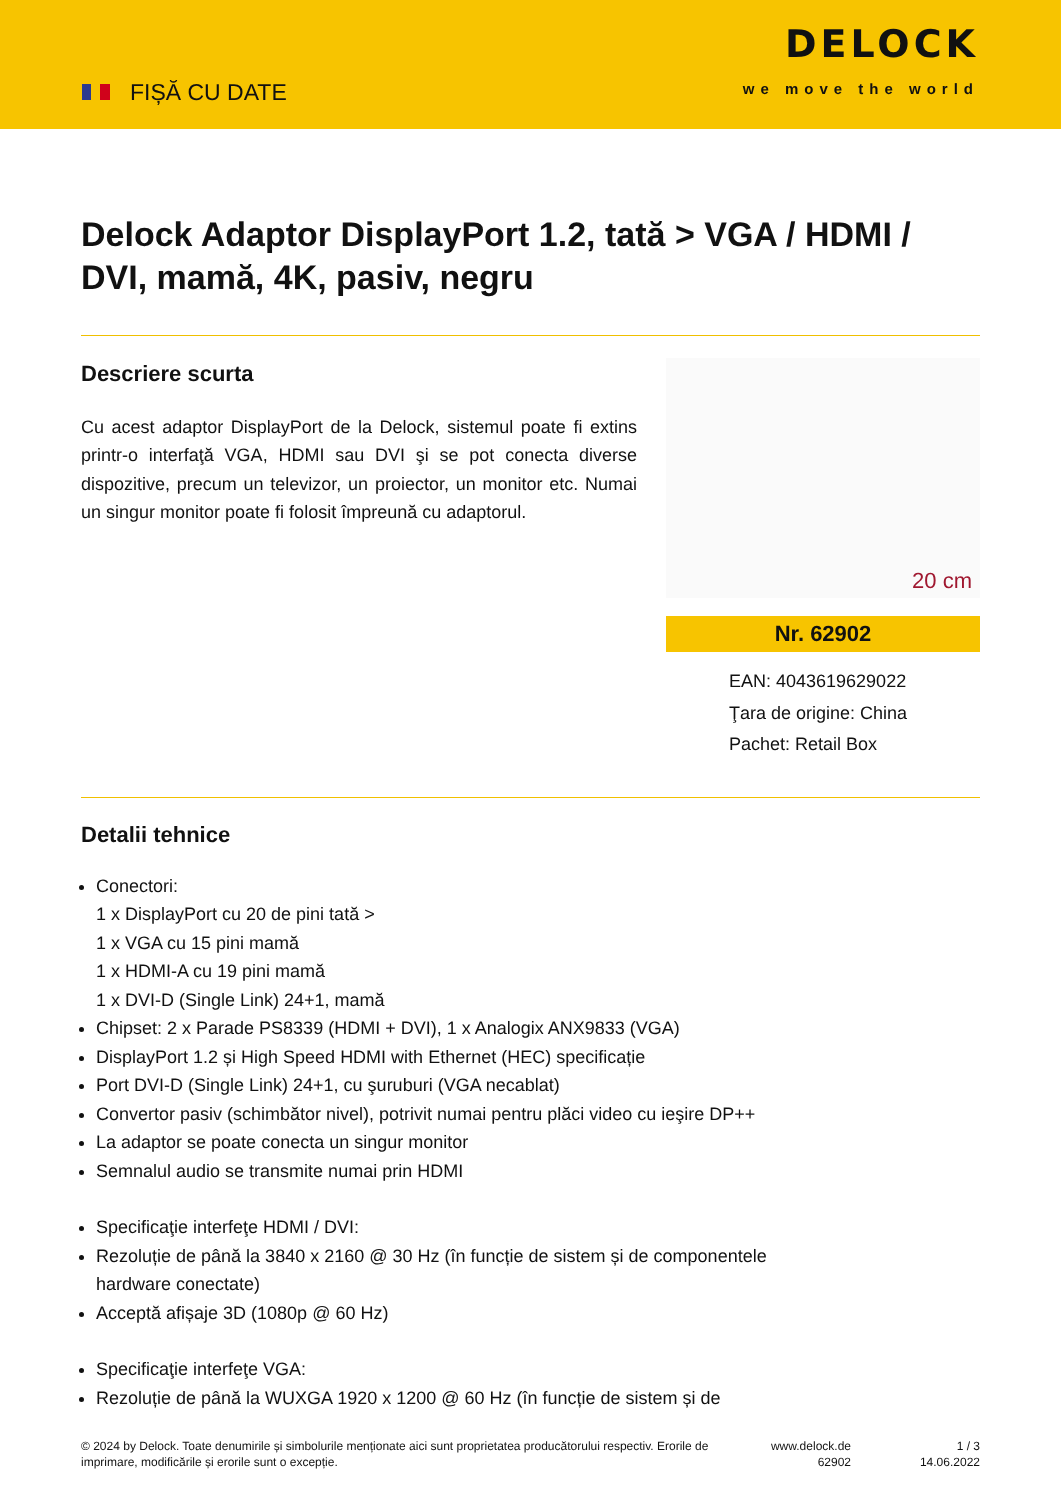FIȘĂ CU DATE
DELOCK
we move the world
Delock Adaptor DisplayPort 1.2, tată > VGA / HDMI / DVI, mamă, 4K, pasiv, negru
Descriere scurta
Cu acest adaptor DisplayPort de la Delock, sistemul poate fi extins printr-o interfaţă VGA, HDMI sau DVI şi se pot conecta diverse dispozitive, precum un televizor, un proiector, un monitor etc. Numai un singur monitor poate fi folosit împreună cu adaptorul.
20 cm
Nr. 62902
EAN: 4043619629022
Ţara de origine: China
Pachet: Retail Box
Detalii tehnice
Conectori:
1 x DisplayPort cu 20 de pini tată >
1 x VGA cu 15 pini mamă
1 x HDMI-A cu 19 pini mamă
1 x DVI-D (Single Link) 24+1, mamă
Chipset: 2 x Parade PS8339 (HDMI + DVI), 1 x Analogix ANX9833 (VGA)
DisplayPort 1.2 și High Speed HDMI with Ethernet (HEC) specificație
Port DVI-D (Single Link) 24+1, cu şuruburi (VGA necablat)
Convertor pasiv (schimbător nivel), potrivit numai pentru plăci video cu ieşire DP++
La adaptor se poate conecta un singur monitor
Semnalul audio se transmite numai prin HDMI
Specificaţie interfeţe HDMI / DVI:
Rezoluție de până la 3840 x 2160 @ 30 Hz (în funcție de sistem și de componentele
hardware conectate)
Acceptă afișaje 3D (1080p @ 60 Hz)
Specificaţie interfeţe VGA:
Rezoluție de până la WUXGA 1920 x 1200 @ 60 Hz (în funcție de sistem și de
© 2024 by Delock. Toate denumirile și simbolurile menționate aici sunt proprietatea producătorului respectiv. Erorile de imprimare, modificările și erorile sunt o excepție.
www.delock.de
62902
1 / 3
14.06.2022